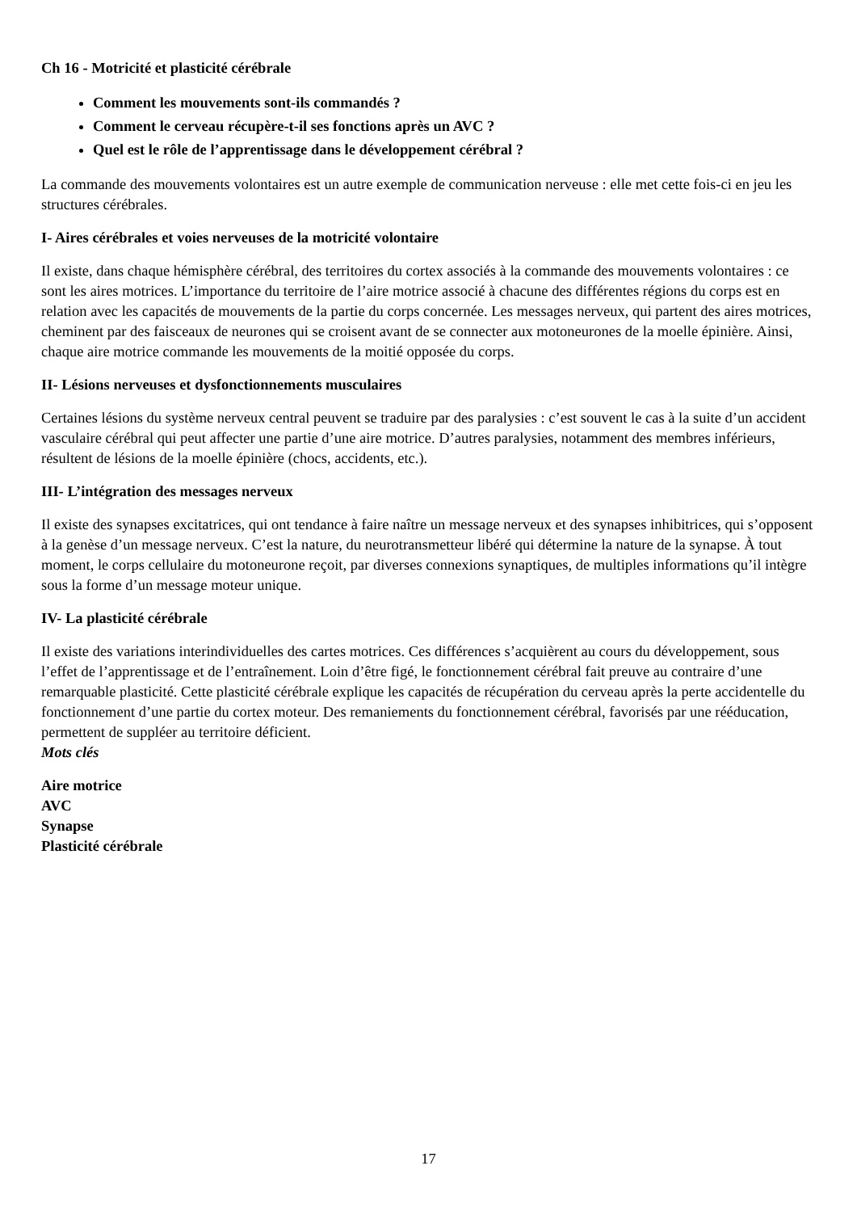Ch 16 - Motricité et plasticité cérébrale
Comment les mouvements sont-ils commandés ?
Comment le cerveau récupère-t-il ses fonctions après un AVC ?
Quel est le rôle de l’apprentissage dans le développement cérébral ?
La commande des mouvements volontaires est un autre exemple de communication nerveuse : elle met cette fois-ci en jeu les structures cérébrales.
I- Aires cérébrales et voies nerveuses de la motricité volontaire
Il existe, dans chaque hémisphère cérébral, des territoires du cortex associés à la commande des mouvements volontaires : ce sont les aires motrices. L’importance du territoire de l’aire motrice associé à chacune des différentes régions du corps est en relation avec les capacités de mouvements de la partie du corps concernée. Les messages nerveux, qui partent des aires motrices, cheminent par des faisceaux de neurones qui se croisent avant de se connecter aux motoneurones de la moelle épinière. Ainsi, chaque aire motrice commande les mouvements de la moitié opposée du corps.
II- Lésions nerveuses et dysfonctionnements musculaires
Certaines lésions du système nerveux central peuvent se traduire par des paralysies : c’est souvent le cas à la suite d’un accident vasculaire cérébral qui peut affecter une partie d’une aire motrice. D’autres paralysies, notamment des membres inférieurs, résultent de lésions de la moelle épinière (chocs, accidents, etc.).
III- L’intégration des messages nerveux
Il existe des synapses excitatrices, qui ont tendance à faire naître un message nerveux et des synapses inhibitrices, qui s’opposent à la genèse d’un message nerveux. C’est la nature, du neurotransmetteur libéré qui détermine la nature de la synapse. À tout moment, le corps cellulaire du motoneurone reçoit, par diverses connexions synaptiques, de multiples informations qu’il intègre sous la forme d’un message moteur unique.
IV- La plasticité cérébrale
Il existe des variations interindividuelles des cartes motrices. Ces différences s’acquièrent au cours du développement, sous l’effet de l’apprentissage et de l’entraînement. Loin d’être figé, le fonctionnement cérébral fait preuve au contraire d’une remarquable plasticité. Cette plasticité cérébrale explique les capacités de récupération du cerveau après la perte accidentelle du fonctionnement d’une partie du cortex moteur. Des remaniements du fonctionnement cérébral, favorisés par une rééducation, permettent de suppléer au territoire déficient.
Mots clés
Aire motrice
AVC
Synapse
Plasticité cérébrale
17